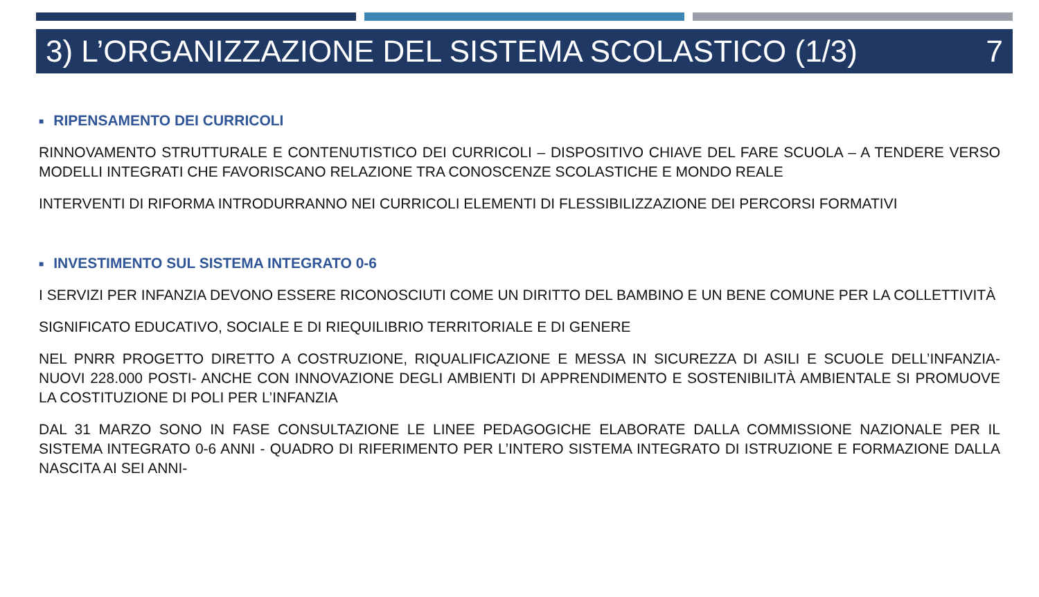3) L’ORGANIZZAZIONE DEL SISTEMA SCOLASTICO (1/3) 7
■ RIPENSAMENTO DEI CURRICOLI
RINNOVAMENTO STRUTTURALE E CONTENUTISTICO DEI CURRICOLI – DISPOSITIVO CHIAVE DEL FARE SCUOLA – A TENDERE VERSO MODELLI INTEGRATI CHE FAVORISCANO RELAZIONE TRA CONOSCENZE SCOLASTICHE E MONDO REALE
INTERVENTI DI RIFORMA INTRODURRANNO NEI CURRICOLI ELEMENTI DI FLESSIBILIZZAZIONE DEI PERCORSI FORMATIVI
■ INVESTIMENTO SUL SISTEMA INTEGRATO 0-6
I SERVIZI PER INFANZIA DEVONO ESSERE RICONOSCIUTI COME UN DIRITTO DEL BAMBINO E UN BENE COMUNE PER LA COLLETTIVITÀ
SIGNIFICATO EDUCATIVO, SOCIALE E DI RIEQUILIBRIO TERRITORIALE E DI GENERE
NEL PNRR PROGETTO DIRETTO A COSTRUZIONE, RIQUALIFICAZIONE E MESSA IN SICUREZZA DI ASILI E SCUOLE DELL’INFANZIA- NUOVI 228.000 POSTI- ANCHE CON INNOVAZIONE DEGLI AMBIENTI DI APPRENDIMENTO E SOSTENIBILITÀ AMBIENTALE SI PROMUOVE LA COSTITUZIONE DI POLI PER L’INFANZIA
DAL 31 MARZO SONO IN FASE CONSULTAZIONE LE LINEE PEDAGOGICHE ELABORATE DALLA COMMISSIONE NAZIONALE PER IL SISTEMA INTEGRATO 0-6 ANNI - QUADRO DI RIFERIMENTO PER L’INTERO SISTEMA INTEGRATO DI ISTRUZIONE E FORMAZIONE DALLA NASCITA AI SEI ANNI-